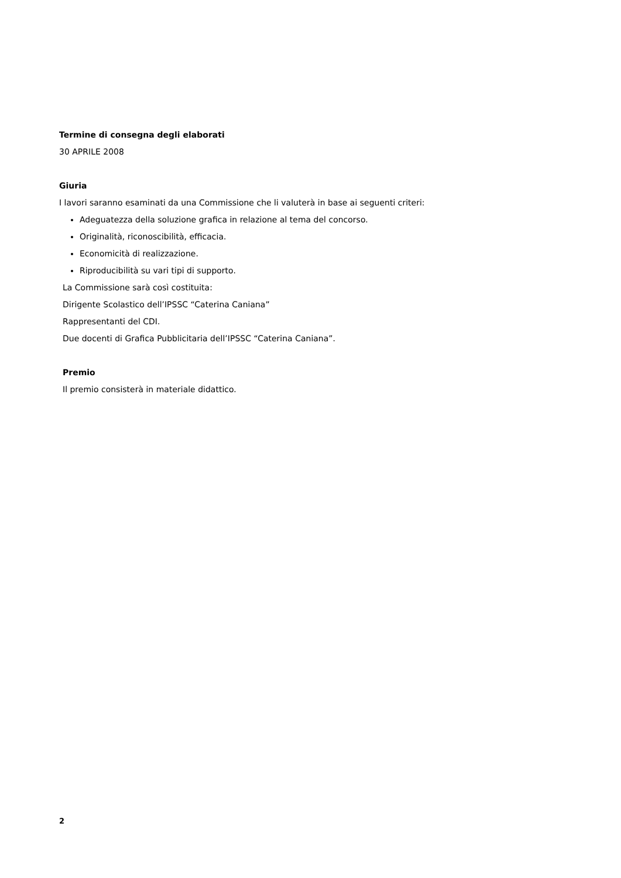Termine di consegna degli elaborati
30 APRILE 2008
Giuria
I lavori saranno esaminati da una Commissione che li valuterà in base ai seguenti criteri:
Adeguatezza della soluzione grafica in relazione al tema del concorso.
Originalità, riconoscibilità, efficacia.
Economicità di realizzazione.
Riproducibilità su vari tipi di supporto.
La Commissione sarà così costituita:
Dirigente Scolastico dell’IPSSC “Caterina Caniana”
Rappresentanti del CDI.
Due docenti di Grafica Pubblicitaria dell’IPSSC “Caterina Caniana”.
Premio
Il premio consisterà in materiale didattico.
2